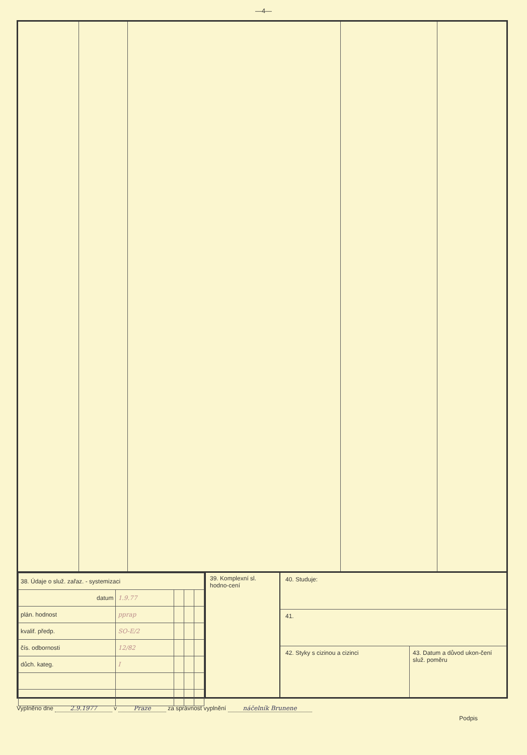—4—
| 38. Údaje o služ. zařaz. - systemizaci | | | | |
| datum | 1.9.77 | | | |
| plán. hodnost | pprap | | | |
| kvalif. předp. | SO-E/2 | | | |
| čís. odbornosti | 12/82 | | | |
| důch. kateg. | I | | | |
39. Komplexní sl. hodno-cení
40. Studuje:
41.
42. Styky s cizinou a cizinci 43. Datum a důvod ukon-čení služ. poměru
Vyplněno dne 2.9.1977 v Praze za správnost vyplnění náčelník Brunene
Podpis